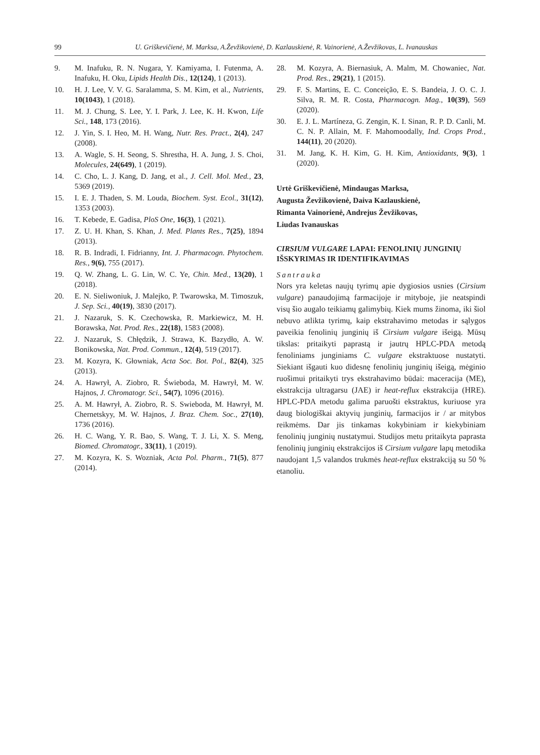99 U. Griškevičienė, M. Marksa, A.Ževžikovienė, D. Kazlauskienė, R. Vainorienė, A.Ževžikovas, L. Ivanauskas
9. M. Inafuku, R. N. Nugara, Y. Kamiyama, I. Futenma, A. Inafuku, H. Oku, Lipids Health Dis., 12(124), 1 (2013).
10. H. J. Lee, V. V. G. Saralamma, S. M. Kim, et al., Nutrients, 10(1043), 1 (2018).
11. M. J. Chung, S. Lee, Y. I. Park, J. Lee, K. H. Kwon, Life Sci., 148, 173 (2016).
12. J. Yin, S. I. Heo, M. H. Wang, Nutr. Res. Pract., 2(4), 247 (2008).
13. A. Wagle, S. H. Seong, S. Shrestha, H. A. Jung, J. S. Choi, Molecules, 24(649), 1 (2019).
14. C. Cho, L. J. Kang, D. Jang, et al., J. Cell. Mol. Med., 23, 5369 (2019).
15. I. E. J. Thaden, S. M. Louda, Biochem. Syst. Ecol., 31(12), 1353 (2003).
16. T. Kebede, E. Gadisa, PloS One, 16(3), 1 (2021).
17. Z. U. H. Khan, S. Khan, J. Med. Plants Res., 7(25), 1894 (2013).
18. R. B. Indradi, I. Fidrianny, Int. J. Pharmacogn. Phytochem. Res., 9(6), 755 (2017).
19. Q. W. Zhang, L. G. Lin, W. C. Ye, Chin. Med., 13(20), 1 (2018).
20. E. N. Sieliwoniuk, J. Malejko, P. Twarowska, M. Timoszuk, J. Sep. Sci., 40(19), 3830 (2017).
21. J. Nazaruk, S. K. Czechowska, R. Markiewicz, M. H. Borawska, Nat. Prod. Res., 22(18), 1583 (2008).
22. J. Nazaruk, S. Chłędzik, J. Strawa, K. Bazydło, A. W. Bonikowska, Nat. Prod. Commun., 12(4), 519 (2017).
23. M. Kozyra, K. Głowniak, Acta Soc. Bot. Pol., 82(4), 325 (2013).
24. A. Hawrył, A. Ziobro, R. Świeboda, M. Hawrył, M. W. Hajnos, J. Chromatogr. Sci., 54(7), 1096 (2016).
25. A. M. Hawrył, A. Ziobro, R. S. Swieboda, M. Hawrył, M. Chernetskyy, M. W. Hajnos, J. Braz. Chem. Soc., 27(10), 1736 (2016).
26. H. C. Wang, Y. R. Bao, S. Wang, T. J. Li, X. S. Meng, Biomed. Chromatogr., 33(11), 1 (2019).
27. M. Kozyra, K. S. Wozniak, Acta Pol. Pharm., 71(5), 877 (2014).
28. M. Kozyra, A. Biernasiuk, A. Malm, M. Chowaniec, Nat. Prod. Res., 29(21), 1 (2015).
29. F. S. Martins, E. C. Conceição, E. S. Bandeia, J. O. C. J. Silva, R. M. R. Costa, Pharmacogn. Mag., 10(39), 569 (2020).
30. E. J. L. Martíneza, G. Zengin, K. I. Sinan, R. P. D. Canli, M. C. N. P. Allain, M. F. Mahomoodally, Ind. Crops Prod., 144(11), 20 (2020).
31. M. Jang, K. H. Kim, G. H. Kim, Antioxidants, 9(3), 1 (2020).
Urtė Griškevičienė, Mindaugas Marksa,
Augusta Ževžikovienė, Daiva Kazlauskienė,
Rimanta Vainorienė, Andrejus Ževžikovas,
Liudas Ivanauskas
CIRSIUM VULGARE LAPAI: FENOLINIŲ JUNGINIŲ IŠSKYRIMAS IR IDENTIFIKAVIMAS
Santrauka
Nors yra keletas naujų tyrimų apie dygiosios usnies (Cirsium vulgare) panaudojimą farmacijoje ir mityboje, jie neatspindi visų šio augalo teikiamų galimybių. Kiek mums žinoma, iki šiol nebuvo atlikta tyrimų, kaip ekstrahavimo metodas ir sąlygos paveikia fenolinių junginių iš Cirsium vulgare išeigą. Mūsų tikslas: pritaikyti paprastą ir jautrų HPLC-PDA metodą fenoliniams junginiams C. vulgare ekstraktuose nustatyti. Siekiant išgauti kuo didesnę fenolinių junginių išeigą, mėginio ruošimui pritaikyti trys ekstrahavimo būdai: maceracija (ME), ekstrakcija ultragarsu (JAE) ir heat-reflux ekstrakcija (HRE). HPLC-PDA metodu galima paruošti ekstraktus, kuriuose yra daug biologiškai aktyvių junginių, farmacijos ir / ar mitybos reikmėms. Dar jis tinkamas kokybiniam ir kiekybiniam fenolinių junginių nustatymui. Studijos metu pritaikyta paprasta fenolinių junginių ekstrakcijos iš Cirsium vulgare lapų metodika naudojant 1,5 valandos trukmės heat-reflux ekstrakciją su 50 % etanoliu.